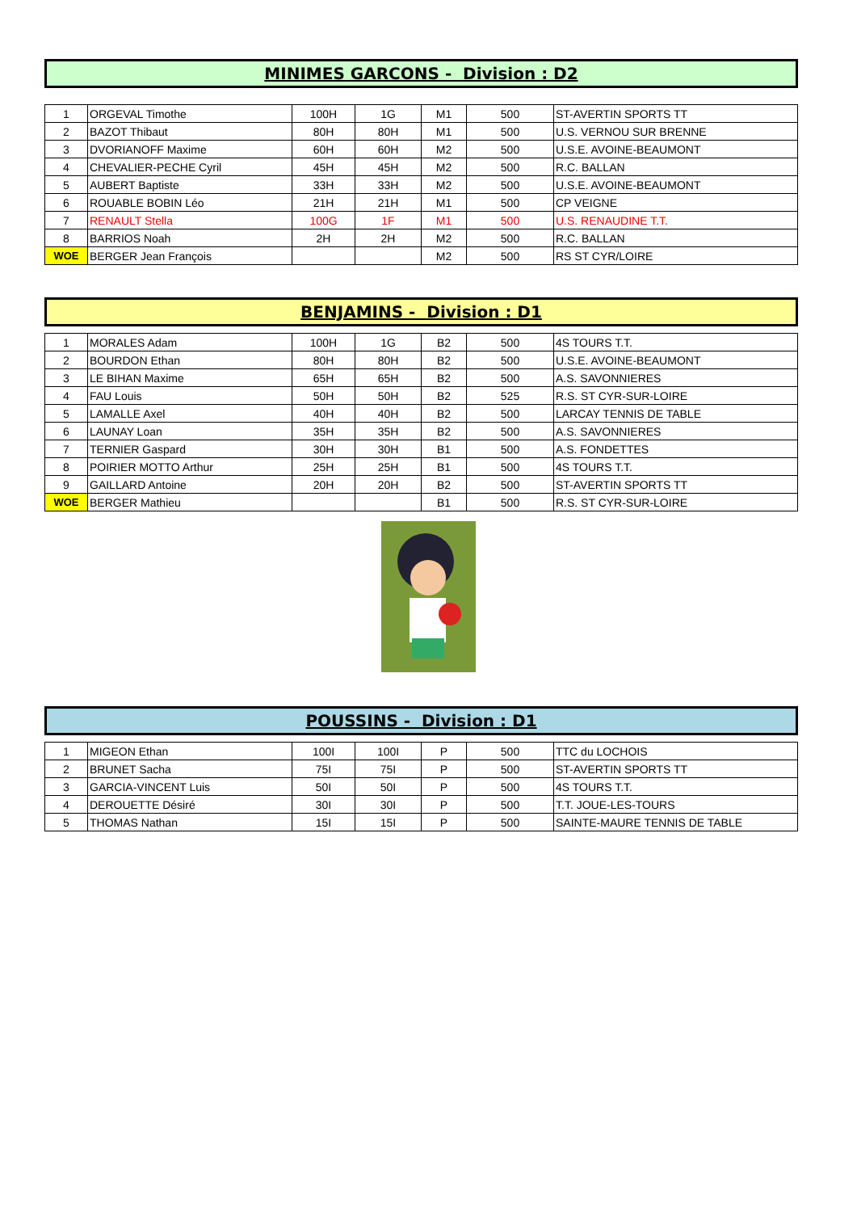MINIMES GARCONS - Division : D2
| 1 | ORGEVAL Timothe | 100H | 1G | M1 | 500 | ST-AVERTIN SPORTS TT |
| 2 | BAZOT Thibaut | 80H | 80H | M1 | 500 | U.S. VERNOU SUR BRENNE |
| 3 | DVORIANOFF Maxime | 60H | 60H | M2 | 500 | U.S.E. AVOINE-BEAUMONT |
| 4 | CHEVALIER-PECHE Cyril | 45H | 45H | M2 | 500 | R.C. BALLAN |
| 5 | AUBERT Baptiste | 33H | 33H | M2 | 500 | U.S.E. AVOINE-BEAUMONT |
| 6 | ROUABLE BOBIN Léo | 21H | 21H | M1 | 500 | CP VEIGNE |
| 7 | RENAULT Stella | 100G | 1F | M1 | 500 | U.S. RENAUDINE T.T. |
| 8 | BARRIOS Noah | 2H | 2H | M2 | 500 | R.C. BALLAN |
| WOE | BERGER Jean François | | | M2 | 500 | RS ST CYR/LOIRE |
BENJAMINS - Division : D1
| 1 | MORALES Adam | 100H | 1G | B2 | 500 | 4S TOURS T.T. |
| 2 | BOURDON Ethan | 80H | 80H | B2 | 500 | U.S.E. AVOINE-BEAUMONT |
| 3 | LE BIHAN Maxime | 65H | 65H | B2 | 500 | A.S. SAVONNIERES |
| 4 | FAU Louis | 50H | 50H | B2 | 525 | R.S. ST CYR-SUR-LOIRE |
| 5 | LAMALLE Axel | 40H | 40H | B2 | 500 | LARCAY TENNIS DE TABLE |
| 6 | LAUNAY Loan | 35H | 35H | B2 | 500 | A.S. SAVONNIERES |
| 7 | TERNIER Gaspard | 30H | 30H | B1 | 500 | A.S. FONDETTES |
| 8 | POIRIER MOTTO Arthur | 25H | 25H | B1 | 500 | 4S TOURS T.T. |
| 9 | GAILLARD Antoine | 20H | 20H | B2 | 500 | ST-AVERTIN SPORTS TT |
| WOE | BERGER Mathieu | | | B1 | 500 | R.S. ST CYR-SUR-LOIRE |
POUSSINS - Division : D1
| 1 | MIGEON Ethan | 100I | 100I | P | 500 | TTC du LOCHOIS |
| 2 | BRUNET Sacha | 75I | 75I | P | 500 | ST-AVERTIN SPORTS TT |
| 3 | GARCIA-VINCENT Luis | 50I | 50I | P | 500 | 4S TOURS T.T. |
| 4 | DEROUETTE Désiré | 30I | 30I | P | 500 | T.T. JOUE-LES-TOURS |
| 5 | THOMAS Nathan | 15I | 15I | P | 500 | SAINTE-MAURE TENNIS DE TABLE |